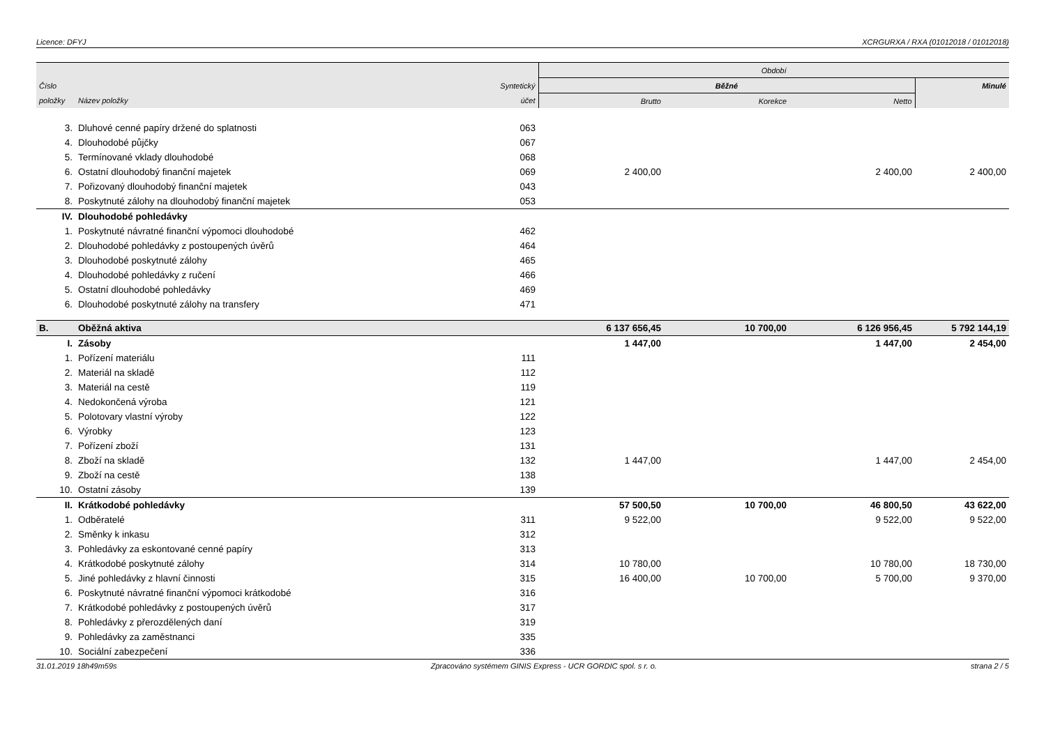Licence: DFYJ XCRGURXA / RXA (01012018 / 01012018)
| | | | Období | | | |
| --- | --- | --- | --- | --- | --- | --- |
| Číslo | | Syntetický | Běžné | | | Minulé |
| položky | Název položky | účet | Brutto | Korekce | Netto | |
| 3. | Dluhové cenné papíry držené do splatnosti | 063 | | | | |
| 4. | Dlouhodobé půjčky | 067 | | | | |
| 5. | Termínované vklady dlouhodobé | 068 | | | | |
| 6. | Ostatní dlouhodobý finanční majetek | 069 | 2 400,00 | | 2 400,00 | 2 400,00 |
| 7. | Pořizovaný dlouhodobý finanční majetek | 043 | | | | |
| 8. | Poskytnuté zálohy na dlouhodobý finanční majetek | 053 | | | | |
| IV. | Dlouhodobé pohledávky | | | | | |
| 1. | Poskytnuté návratné finanční výpomoci dlouhodobé | 462 | | | | |
| 2. | Dlouhodobé pohledávky z postoupených úvěrů | 464 | | | | |
| 3. | Dlouhodobé poskytnuté zálohy | 465 | | | | |
| 4. | Dlouhodobé pohledávky z ručení | 466 | | | | |
| 5. | Ostatní dlouhodobé pohledávky | 469 | | | | |
| 6. | Dlouhodobé poskytnuté zálohy na transfery | 471 | | | | |
| B. | Oběžná aktiva | | 6 137 656,45 | 10 700,00 | 6 126 956,45 | 5 792 144,19 |
| I. | Zásoby | | 1 447,00 | | 1 447,00 | 2 454,00 |
| 1. | Pořízení materiálu | 111 | | | | |
| 2. | Materiál na skladě | 112 | | | | |
| 3. | Materiál na cestě | 119 | | | | |
| 4. | Nedokončená výroba | 121 | | | | |
| 5. | Polotovary vlastní výroby | 122 | | | | |
| 6. | Výrobky | 123 | | | | |
| 7. | Pořízení zboží | 131 | | | | |
| 8. | Zboží na skladě | 132 | 1 447,00 | | 1 447,00 | 2 454,00 |
| 9. | Zboží na cestě | 138 | | | | |
| 10. | Ostatní zásoby | 139 | | | | |
| II. | Krátkodobé pohledávky | | 57 500,50 | 10 700,00 | 46 800,50 | 43 622,00 |
| 1. | Odběratelé | 311 | 9 522,00 | | 9 522,00 | 9 522,00 |
| 2. | Směnky k inkasu | 312 | | | | |
| 3. | Pohledávky za eskontované cenné papíry | 313 | | | | |
| 4. | Krátkodobé poskytnuté zálohy | 314 | 10 780,00 | | 10 780,00 | 18 730,00 |
| 5. | Jiné pohledávky z hlavní činnosti | 315 | 16 400,00 | 10 700,00 | 5 700,00 | 9 370,00 |
| 6. | Poskytnuté návratné finanční výpomoci krátkodobé | 316 | | | | |
| 7. | Krátkodobé pohledávky z postoupených úvěrů | 317 | | | | |
| 8. | Pohledávky z přerozdělených daní | 319 | | | | |
| 9. | Pohledávky za zaměstnanci | 335 | | | | |
| 10. | Sociální zabezpečení | 336 | | | | |
31.01.2019 18h49m59s Zpracováno systémem GINIS Express - UCR GORDIC spol. s r. o. strana 2 / 5